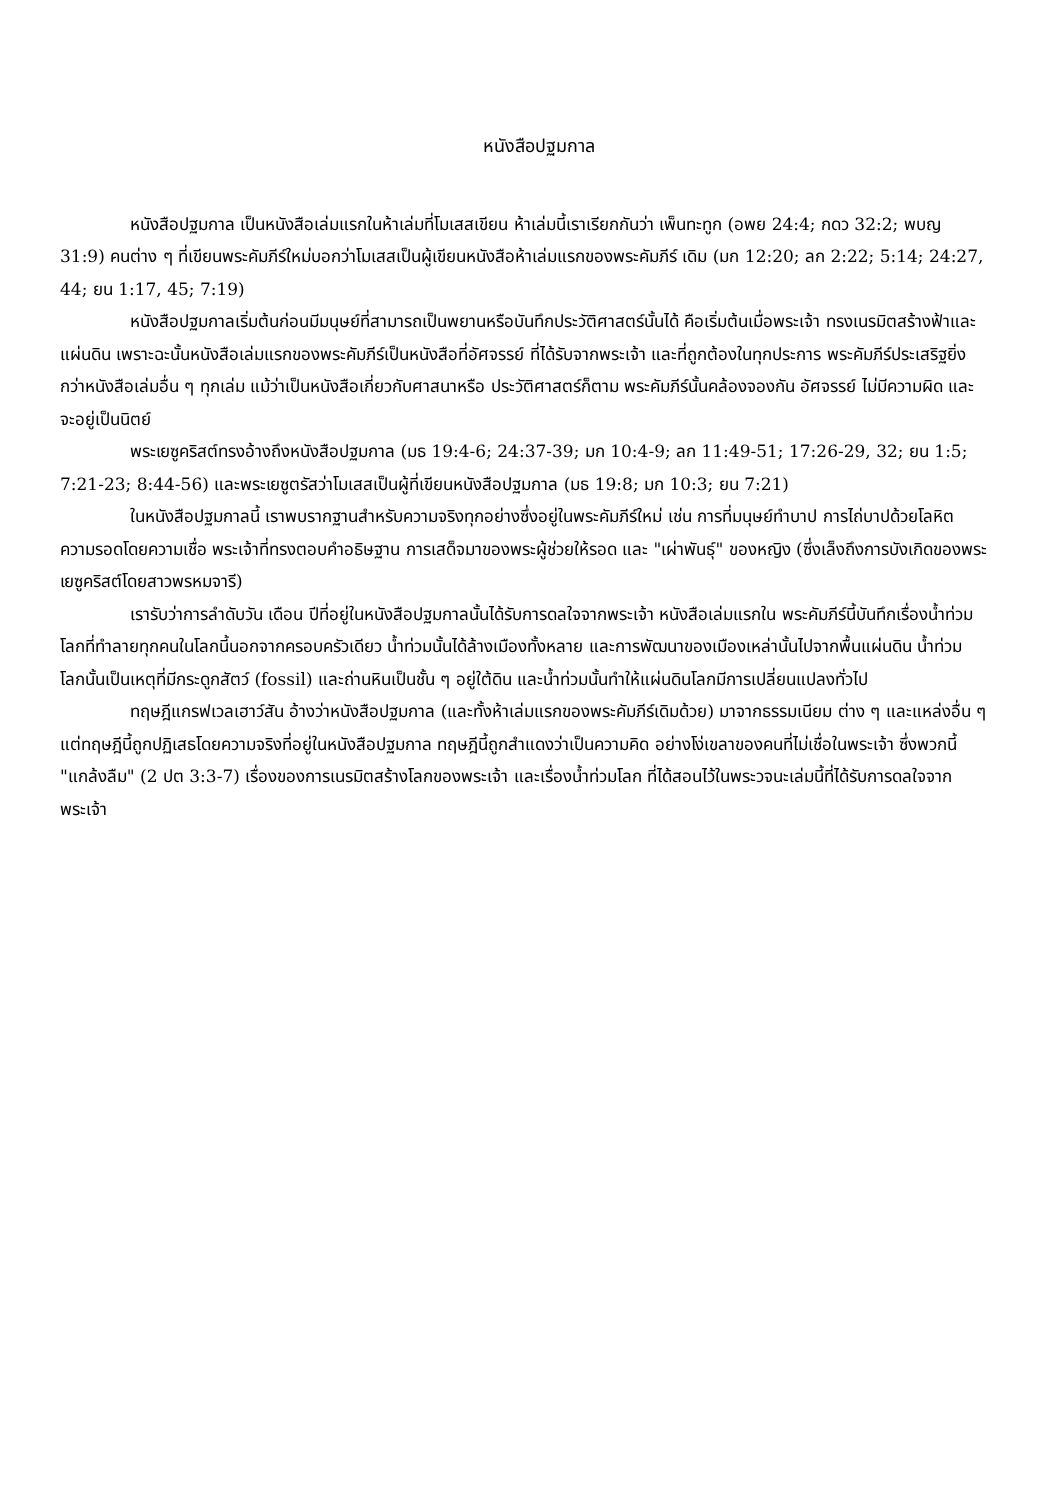หนังสือปฐมกาล
หนังสือปฐมกาล เป็นหนังสือเล่มแรกในห้าเล่มที่โมเสสเขียน ห้าเล่มนี้เราเรียกกันว่า เพ็นทะทูก (อพย 24:4; กดว 32:2; พบญ 31:9) คนต่าง ๆ ที่เขียนพระคัมภีร์ใหม่บอกว่าโมเสสเป็นผู้เขียนหนังสือห้าเล่มแรกของพระคัมภีร์ เดิม (มก 12:20; ลก 2:22; 5:14; 24:27, 44; ยน 1:17, 45; 7:19)
หนังสือปฐมกาลเริ่มต้นก่อนมีมนุษย์ที่สามารถเป็นพยานหรือบันทึกประวัติศาสตร์นั้นได้ คือเริ่มต้นเมื่อพระเจ้า ทรงเนรมิตสร้างฟ้าและแผ่นดิน เพราะฉะนั้นหนังสือเล่มแรกของพระคัมภีร์เป็นหนังสือที่อัศจรรย์ ที่ได้รับจากพระเจ้า และที่ถูกต้องในทุกประการ พระคัมภีร์ประเสริฐยิ่งกว่าหนังสือเล่มอื่น ๆ ทุกเล่ม แม้ว่าเป็นหนังสือเกี่ยวกับศาสนาหรือ ประวัติศาสตร์ก็ตาม พระคัมภีร์นั้นคล้องจองกัน อัศจรรย์ ไม่มีความผิด และจะอยู่เป็นนิตย์
พระเยซูคริสต์ทรงอ้างถึงหนังสือปฐมกาล (มธ 19:4-6; 24:37-39; มก 10:4-9; ลก 11:49-51; 17:26-29, 32; ยน 1:5; 7:21-23; 8:44-56) และพระเยซูตรัสว่าโมเสสเป็นผู้ที่เขียนหนังสือปฐมกาล (มธ 19:8; มก 10:3; ยน 7:21)
ในหนังสือปฐมกาลนี้ เราพบรากฐานสำหรับความจริงทุกอย่างซึ่งอยู่ในพระคัมภีร์ใหม่ เช่น การที่มนุษย์ทำบาป การไถ่บาปด้วยโลหิต ความรอดโดยความเชื่อ พระเจ้าที่ทรงตอบคำอธิษฐาน การเสด็จมาของพระผู้ช่วยให้รอด และ "เผ่าพันธุ์" ของหญิง (ซึ่งเล็งถึงการบังเกิดของพระเยซูคริสต์โดยสาวพรหมจารี)
เรารับว่าการลำดับวัน เดือน ปีที่อยู่ในหนังสือปฐมกาลนั้นได้รับการดลใจจากพระเจ้า หนังสือเล่มแรกใน พระคัมภีร์นี้บันทึกเรื่องน้ำท่วมโลกที่ทำลายทุกคนในโลกนี้นอกจากครอบครัวเดียว น้ำท่วมนั้นได้ล้างเมืองทั้งหลาย และการพัฒนาของเมืองเหล่านั้นไปจากพื้นแผ่นดิน น้ำท่วมโลกนั้นเป็นเหตุที่มีกระดูกสัตว์ (fossil) และถ่านหินเป็นชั้น ๆ อยู่ใต้ดิน และน้ำท่วมนั้นทำให้แผ่นดินโลกมีการเปลี่ยนแปลงทั่วไป
ทฤษฎีแกรฟเวลเฮาว์สัน อ้างว่าหนังสือปฐมกาล (และทั้งห้าเล่มแรกของพระคัมภีร์เดิมด้วย) มาจากธรรมเนียม ต่าง ๆ และแหล่งอื่น ๆ แต่ทฤษฎีนี้ถูกปฏิเสธโดยความจริงที่อยู่ในหนังสือปฐมกาล ทฤษฎีนี้ถูกสำแดงว่าเป็นความคิด อย่างโง่เขลาของคนที่ไม่เชื่อในพระเจ้า ซึ่งพวกนี้ "แกล้งลืม" (2 ปต 3:3-7) เรื่องของการเนรมิตสร้างโลกของพระเจ้า และเรื่องน้ำท่วมโลก ที่ได้สอนไว้ในพระวจนะเล่มนี้ที่ได้รับการดลใจจากพระเจ้า